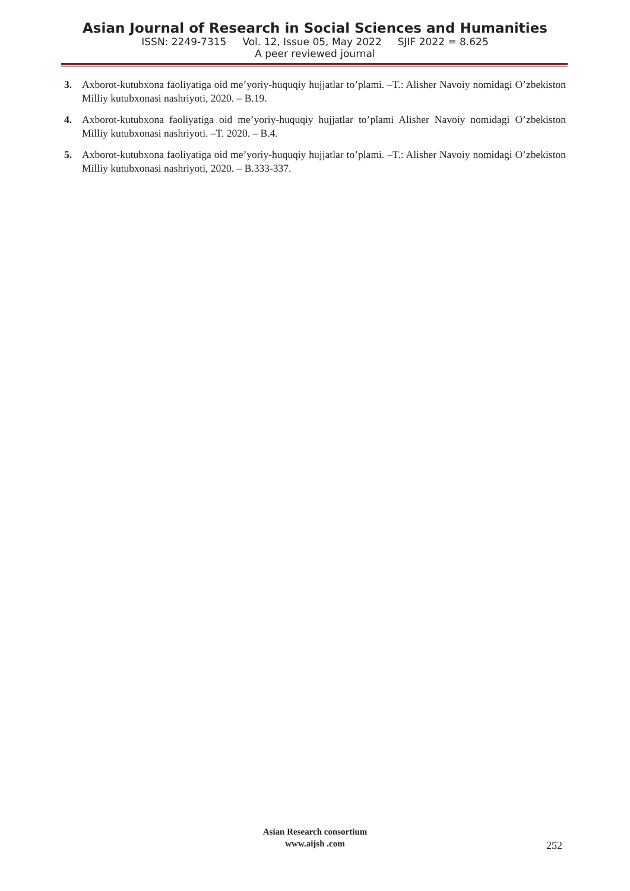Asian Journal of Research in Social Sciences and Humanities
ISSN: 2249-7315 Vol. 12, Issue 05, May 2022 SJIF 2022 = 8.625
A peer reviewed journal
3. Axborot-kutubxona faoliyatiga oid me’yoriy-huquqiy hujjatlar to’plami. –T.: Alisher Navoiy nomidagi O’zbekiston Milliy kutubxonasi nashriyoti, 2020. – B.19.
4. Axborot-kutubxona faoliyatiga oid me’yoriy-huquqiy hujjatlar to’plami Alisher Navoiy nomidagi O’zbekiston Milliy kutubxonasi nashriyoti. –T. 2020. – B.4.
5. Axborot-kutubxona faoliyatiga oid me’yoriy-huquqiy hujjatlar to’plami. –T.: Alisher Navoiy nomidagi O’zbekiston Milliy kutubxonasi nashriyoti, 2020. – B.333-337.
Asian Research consortium
www.aijsh .com
252